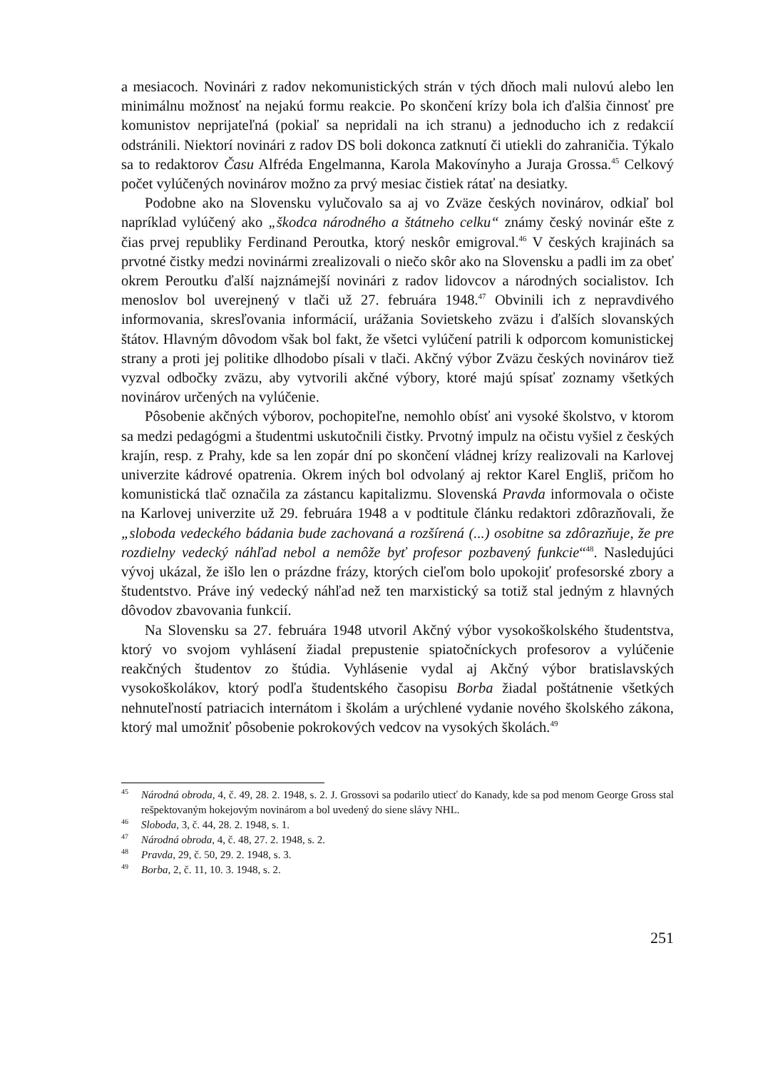a mesiacoch. Novinári z radov nekomunistických strán v tých dňoch mali nulovú alebo len minimálnu možnosť na nejakú formu reakcie. Po skončení krízy bola ich ďalšia činnosť pre komunistov neprijateľná (pokiaľ sa nepridali na ich stranu) a jednoducho ich z redakcií odstránili. Niektorí novinári z radov DS boli dokonca zatknutí či utiekli do zahraničia. Týkalo sa to redaktorov Času Alfréda Engelmanna, Karola Makovínyho a Juraja Grossa.<sup>45</sup> Celkový počet vylúčených novinárov možno za prvý mesiac čistiek rátať na desiatky.
Podobne ako na Slovensku vylučovalo sa aj vo Zväze českých novinárov, odkiaľ bol napríklad vylúčený ako „škodca národného a štátneho celku“ známy český novinár ešte z čias prvej republiky Ferdinand Peroutka, ktorý neskôr emigroval.<sup>46</sup> V českých krajinách sa prvotné čistky medzi novinármi zrealizovali o niečo skôr ako na Slovensku a padli im za obeť okrem Peroutku ďalší najznámejší novinári z radov lidovcov a národných socialistov. Ich menoslov bol uverejnený v tlači už 27. februára 1948.<sup>47</sup> Obvinili ich z nepravdivého informovania, skresľovania informácií, urážania Sovietskeho zväzu i ďalších slovanských štátov. Hlavným dôvodom však bol fakt, že všetci vylúčení patrili k odporcom komunistickej strany a proti jej politike dlhodobo písali v tlači. Akčný výbor Zväzu českých novinárov tiež vyzval odbočky zväzu, aby vytvorili akčné výbory, ktoré majú spísať zoznamy všetkých novinárov určených na vylúčenie.
Pôsobenie akčných výborov, pochopiteľne, nemohlo obísť ani vysoké školstvo, v ktorom sa medzi pedagógmi a študentmi uskutočnili čistky. Prvotný impulz na očistu vyšiel z českých krajín, resp. z Prahy, kde sa len zopár dní po skončení vládnej krízy realizovali na Karlovej univerzite kádrové opatrenia. Okrem iných bol odvolaný aj rektor Karel Engliš, pričom ho komunistická tlač označila za zástancu kapitalizmu. Slovenská Pravda informovala o očiste na Karlovej univerzite už 29. februára 1948 a v podtitule článku redaktori zdôrazňovali, že „sloboda vedeckého bádania bude zachovaná a rozšírená (...) osobitne sa zdôrazňuje, že pre rozdielny vedecký náhľad nebol a nemôže byť profesor pozbavený funkcie“<sup>48</sup>. Nasledujúci vývoj ukázal, že išlo len o prázdne frázy, ktorých cieľom bolo upokojiť profesorské zbory a študentstvo. Práve iný vedecký náhľad než ten marxistický sa totiž stal jedným z hlavných dôvodov zbavovania funkcií.
Na Slovensku sa 27. februára 1948 utvoril Akčný výbor vysokoškolského študentstva, ktorý vo svojom vyhlásení žiadal prepustenie spiatočníckych profesorov a vylúčenie reakčných študentov zo štúdia. Vyhlásenie vydal aj Akčný výbor bratislavských vysokoškolákov, ktorý podľa študentského časopisu Borba žiadal poštátnenie všetkých nehnuteľností patriacich internátom i školám a urýchlené vydanie nového školského zákona, ktorý mal umožniť pôsobenie pokrokových vedcov na vysokých školách.<sup>49</sup>
<sup>45</sup>Národná obroda, 4, č. 49, 28. 2. 1948, s. 2. J. Grossovi sa podarilo utiecť do Kanady, kde sa pod menom George Gross stal rešpektovaným hokejovým novinárom a bol uvedený do siene slávy NHL.
<sup>46</sup> Sloboda, 3, č. 44, 28. 2. 1948, s. 1.
<sup>47</sup>Národná obroda, 4, č. 48, 27. 2. 1948, s. 2.
<sup>48</sup> Pravda, 29, č. 50, 29. 2. 1948, s. 3.
<sup>49</sup> Borba, 2, č. 11, 10. 3. 1948, s. 2.
251